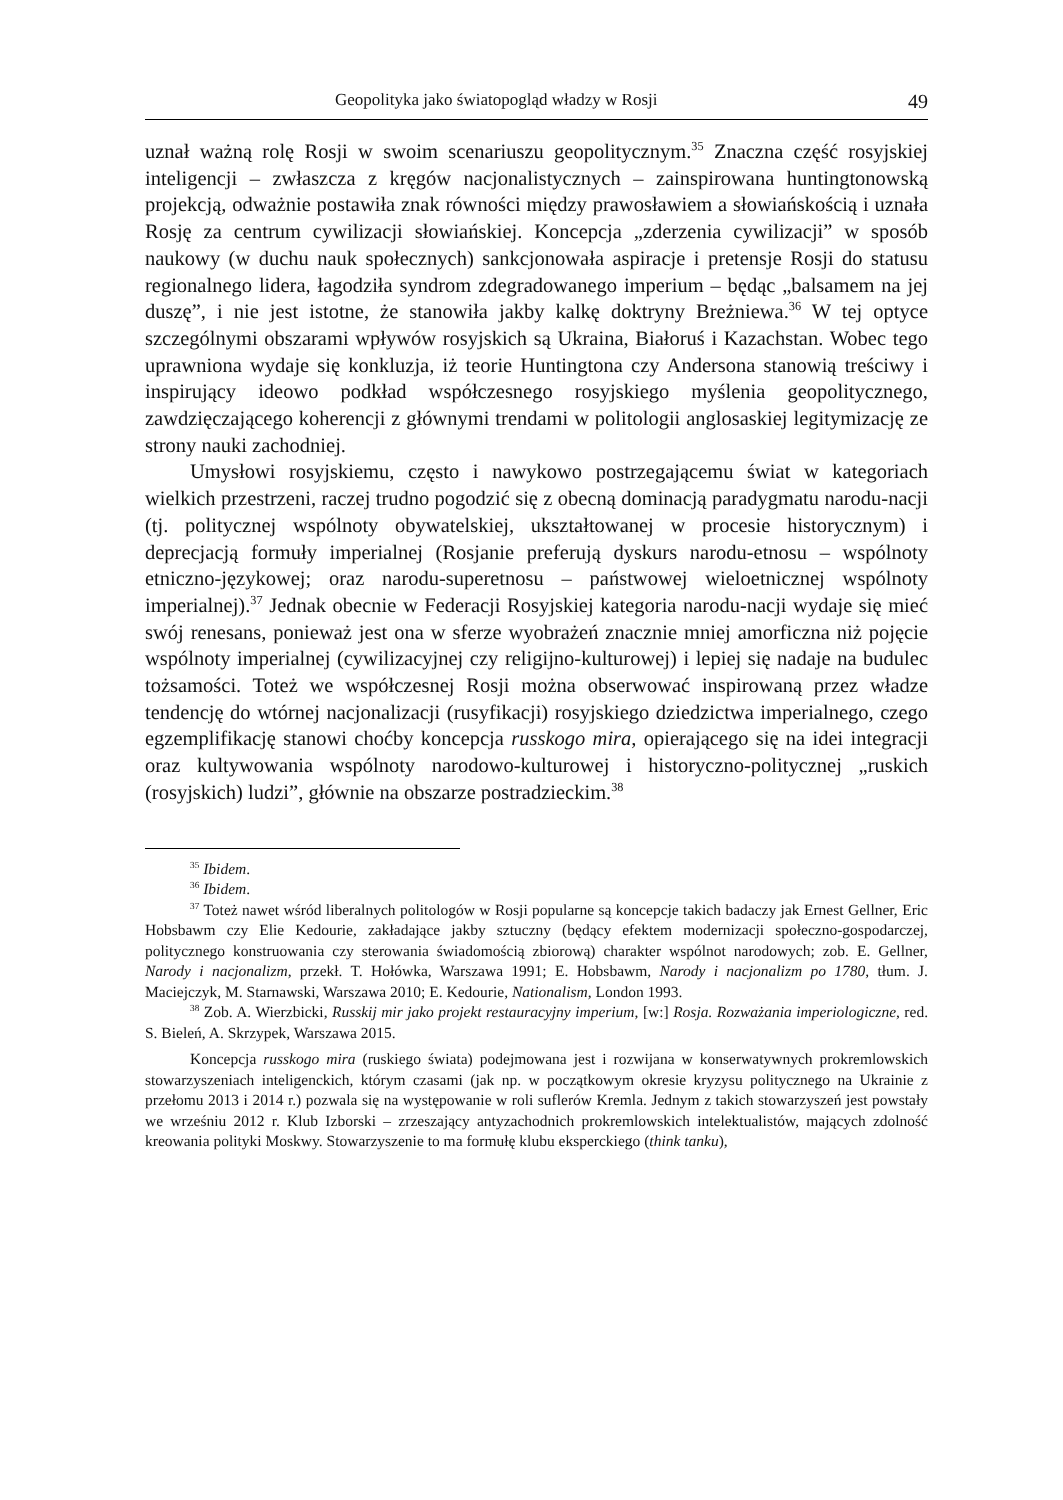Geopolityka jako światopogląd władzy w Rosji 49
uznał ważną rolę Rosji w swoim scenariuszu geopolitycznym.<sup>35</sup> Znaczna część rosyjskiej inteligencji – zwłaszcza z kręgów nacjonalistycznych – zainspirowana huntingtonowską projekcją, odważnie postawiła znak równości między prawosławiem a słowiańskością i uznała Rosję za centrum cywilizacji słowiańskiej. Koncepcja „zderzenia cywilizacji” w sposób naukowy (w duchu nauk społecznych) sankcjonowała aspiracje i pretensje Rosji do statusu regionalnego lidera, łagodziła syndrom zdegradowanego imperium – będąc „balsamem na jej duszę”, i nie jest istotne, że stanowiła jakby kalkę doktryny Breżniewa.<sup>36</sup> W tej optyce szczególnymi obszarami wpływów rosyjskich są Ukraina, Białoruś i Kazachstan. Wobec tego uprawniona wydaje się konkluzja, iż teorie Huntingtona czy Andersona stanowią treściwy i inspirujący ideowo podkład współczesnego rosyjskiego myślenia geopolitycznego, zawdzięczającego koherencji z głównymi trendami w politologii anglosaskiej legitymizację ze strony nauki zachodniej.
Umysłowi rosyjskiemu, często i nawykowo postrzegającemu świat w kategoriach wielkich przestrzeni, raczej trudno pogodzić się z obecną dominacją paradygmatu narodu-nacji (tj. politycznej wspólnoty obywatelskiej, ukształtowanej w procesie historycznym) i deprecjacją formuły imperialnej (Rosjanie preferują dyskurs narodu-etnosu – wspólnoty etniczno-językowej; oraz narodu-superetnosu – państwowej wieloetnicznej wspólnoty imperialnej).<sup>37</sup> Jednak obecnie w Federacji Rosyjskiej kategoria narodu-nacji wydaje się mieć swój renesans, ponieważ jest ona w sferze wyobrażeń znacznie mniej amorficzna niż pojęcie wspólnoty imperialnej (cywilizacyjnej czy religijno-kulturowej) i lepiej się nadaje na budulec tożsamości. Toteż we współczesnej Rosji można obserwować inspirowaną przez władze tendencję do wtórnej nacjonalizacji (rusyfikacji) rosyjskiego dziedzictwa imperialnego, czego egzemplifikację stanowi choćby koncepcja russkogo mira, opierającego się na idei integracji oraz kultywowania wspólnoty narodowo-kulturowej i historyczno-politycznej „ruskich (rosyjskich) ludzi”, głównie na obszarze postradzieckim.<sup>38</sup>
<sup>35</sup> Ibidem.
<sup>36</sup> Ibidem.
<sup>37</sup> Toteż nawet wśród liberalnych politologów w Rosji popularne są koncepcje takich badaczy jak Ernest Gellner, Eric Hobsbawm czy Elie Kedourie, zakładające jakby sztuczny (będący efektem modernizacji społeczno-gospodarczej, politycznego konstruowania czy sterowania świadomością zbiorową) charakter wspólnot narodowych; zob. E. Gellner, Narody i nacjonalizm, przekł. T. Hołówka, Warszawa 1991; E. Hobsbawm, Narody i nacjonalizm po 1780, tłum. J. Maciejczyk, M. Starnawski, Warszawa 2010; E. Kedourie, Nationalism, London 1993.
<sup>38</sup> Zob. A. Wierzbicki, Russkij mir jako projekt restauracyjny imperium, [w:] Rosja. Rozważania imperiologiczne, red. S. Bieleń, A. Skrzypek, Warszawa 2015.
Koncepcja russkogo mira (ruskiego świata) podejmowana jest i rozwijana w konserwatywnych prokremlowskich stowarzyszeniach inteligenckich, którym czasami (jak np. w początkowym okresie kryzysu politycznego na Ukrainie z przełomu 2013 i 2014 r.) pozwala się na występowanie w roli suflerów Kremla. Jednym z takich stowarzyszeń jest powstały we wrześniu 2012 r. Klub Izborski – zrzeszający antyzachodnich prokremlowskich intelektualistów, mających zdolność kreowania polityki Moskwy. Stowarzyszenie to ma formułę klubu eksperckiego (think tanku),